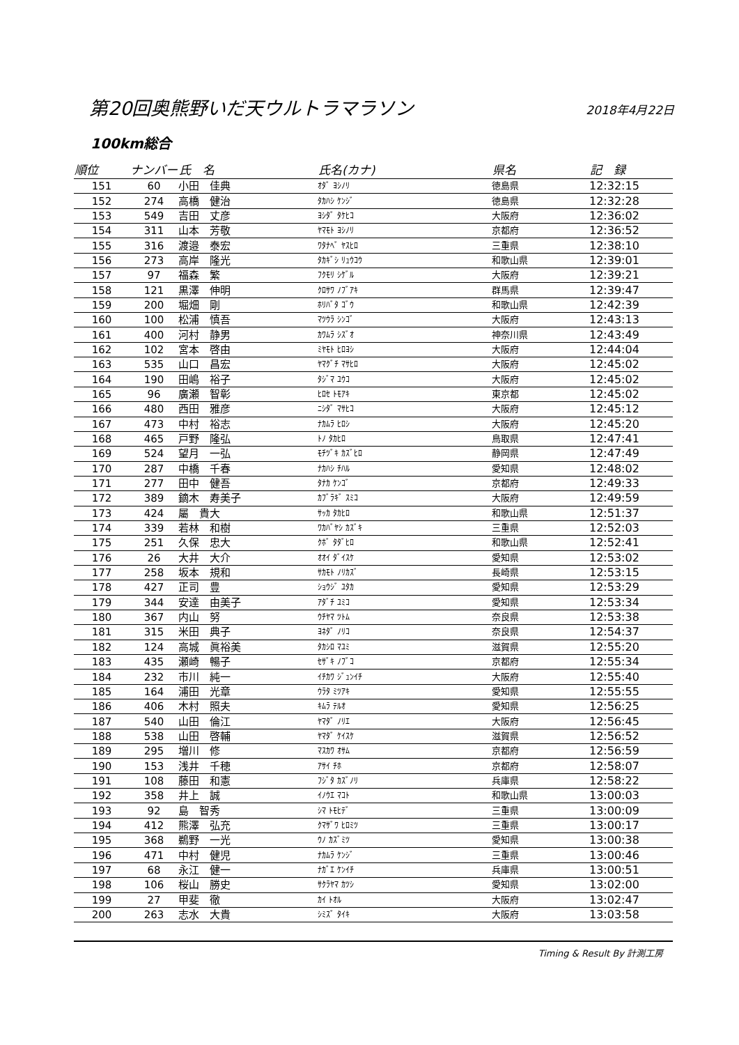第20回奥熊野いだ天ウルトラマラソン
2018年4月22日
100km総合
| 順位 | ナンバー | 氏 名 | 氏名(カナ) | 県名 | 記 録 |
| --- | --- | --- | --- | --- | --- |
| 151 | 60 | 小田 佳典 | ｵﾀﾞ ﾖｼﾉﾘ | 徳島県 | 12:32:15 |
| 152 | 274 | 高橋 健治 | ﾀｶﾊｼ ｹﾝｼﾞ | 徳島県 | 12:32:28 |
| 153 | 549 | 吉田 丈彦 | ﾖｼﾀﾞ ﾀｹﾋｺ | 大阪府 | 12:36:02 |
| 154 | 311 | 山本 芳敬 | ﾔﾏﾓﾄ ﾖｼﾉﾘ | 京都府 | 12:36:52 |
| 155 | 316 | 渡邉 泰宏 | ﾜﾀﾅﾍﾞ ﾔｽﾋﾛ | 三重県 | 12:38:10 |
| 156 | 273 | 高岸 隆光 | ﾀｶｷﾞｼ ﾘｭｳｺｳ | 和歌山県 | 12:39:01 |
| 157 | 97 | 福森 繁 | ﾌｸﾓﾘ ｼｹﾞﾙ | 大阪府 | 12:39:21 |
| 158 | 121 | 黒澤 伸明 | ｸﾛｻﾜ ﾉﾌﾞｱｷ | 群馬県 | 12:39:47 |
| 159 | 200 | 堀畑 剛 | ﾎﾘﾊﾞﾀ ｺﾞｳ | 和歌山県 | 12:42:39 |
| 160 | 100 | 松浦 慎吾 | ﾏﾂｳﾗ ｼﾝｺﾞ | 大阪府 | 12:43:13 |
| 161 | 400 | 河村 静男 | ｶﾜﾑﾗ ｼｽﾞｵ | 神奈川県 | 12:43:49 |
| 162 | 102 | 宮本 啓由 | ﾐﾔﾓﾄ ﾋﾛﾖｼ | 大阪府 | 12:44:04 |
| 163 | 535 | 山口 昌宏 | ﾔﾏｸﾞﾁ ﾏｻﾋﾛ | 大阪府 | 12:45:02 |
| 164 | 190 | 田嶋 裕子 | ﾀｼﾞﾏ ﾕｳｺ | 大阪府 | 12:45:02 |
| 165 | 96 | 廣瀬 智彰 | ﾋﾛｾ ﾄﾓｱｷ | 東京都 | 12:45:02 |
| 166 | 480 | 西田 雅彦 | ﾆｼﾀﾞ ﾏｻﾋｺ | 大阪府 | 12:45:12 |
| 167 | 473 | 中村 裕志 | ﾅｶﾑﾗ ﾋﾛｼ | 大阪府 | 12:45:20 |
| 168 | 465 | 戸野 隆弘 | ﾄﾉ ﾀｶﾋﾛ | 鳥取県 | 12:47:41 |
| 169 | 524 | 望月 一弘 | ﾓﾁﾂﾞｷ ｶｽﾞﾋﾛ | 静岡県 | 12:47:49 |
| 170 | 287 | 中橋 千春 | ﾅｶﾊｼ ﾁﾊﾙ | 愛知県 | 12:48:02 |
| 171 | 277 | 田中 健吾 | ﾀﾅｶ ｹﾝｺﾞ | 京都府 | 12:49:33 |
| 172 | 389 | 鏑木 寿美子 | ｶﾌﾞﾗｷﾞ ｽﾐｺ | 大阪府 | 12:49:59 |
| 173 | 424 | 屬 貴大 | ｻｯｶ ﾀｶﾋﾛ | 和歌山県 | 12:51:37 |
| 174 | 339 | 若林 和樹 | ﾜｶﾊﾞﾔｼ ｶｽﾞｷ | 三重県 | 12:52:03 |
| 175 | 251 | 久保 忠大 | ｸﾎﾞ ﾀﾀﾞﾋﾛ | 和歌山県 | 12:52:41 |
| 176 | 26 | 大井 大介 | ｵｵｲ ﾀﾞｲｽｹ | 愛知県 | 12:53:02 |
| 177 | 258 | 坂本 規和 | ｻｶﾓﾄ ﾉﾘｶｽﾞ | 長崎県 | 12:53:15 |
| 178 | 427 | 正司 豊 | ｼｮｳｼﾞ ﾕﾀｶ | 愛知県 | 12:53:29 |
| 179 | 344 | 安達 由美子 | ｱﾀﾞﾁ ﾕﾐｺ | 愛知県 | 12:53:34 |
| 180 | 367 | 内山 努 | ｳﾁﾔﾏ ﾂﾄﾑ | 奈良県 | 12:53:38 |
| 181 | 315 | 米田 典子 | ﾖﾈﾀﾞ ﾉﾘｺ | 奈良県 | 12:54:37 |
| 182 | 124 | 高城 眞裕美 | ﾀｶｼﾛ ﾏﾕﾐ | 滋賀県 | 12:55:20 |
| 183 | 435 | 瀬崎 暢子 | ｾｻﾞｷ ﾉﾌﾞｺ | 京都府 | 12:55:34 |
| 184 | 232 | 市川 純一 | ｲﾁｶﾜ ｼﾞｭﾝｲﾁ | 大阪府 | 12:55:40 |
| 185 | 164 | 浦田 光章 | ｳﾗﾀ ﾐﾂｱｷ | 愛知県 | 12:55:55 |
| 186 | 406 | 木村 照夫 | ｷﾑﾗ ﾃﾙｵ | 愛知県 | 12:56:25 |
| 187 | 540 | 山田 倫江 | ﾔﾏﾀﾞ ﾉﾘｴ | 大阪府 | 12:56:45 |
| 188 | 538 | 山田 啓輔 | ﾔﾏﾀﾞ ｹｲｽｹ | 滋賀県 | 12:56:52 |
| 189 | 295 | 増川 修 | ﾏｽｶﾜ ｵｻﾑ | 京都府 | 12:56:59 |
| 190 | 153 | 浅井 千穂 | ｱｻｲ ﾁﾎ | 京都府 | 12:58:07 |
| 191 | 108 | 藤田 和憲 | ﾌｼﾞﾀ ｶｽﾞﾉﾘ | 兵庫県 | 12:58:22 |
| 192 | 358 | 井上 誠 | ｲﾉｳｴ ﾏｺﾄ | 和歌山県 | 13:00:03 |
| 193 | 92 | 島 智秀 | ｼﾏ ﾄﾓﾋﾃﾞ | 三重県 | 13:00:09 |
| 194 | 412 | 熊澤 弘充 | ｸﾏｻﾞﾜ ﾋﾛﾐﾂ | 三重県 | 13:00:17 |
| 195 | 368 | 鵜野 一光 | ｳﾉ ｶｽﾞﾐﾂ | 愛知県 | 13:00:38 |
| 196 | 471 | 中村 健児 | ﾅｶﾑﾗ ｹﾝｼﾞ | 三重県 | 13:00:46 |
| 197 | 68 | 永江 健一 | ﾅｶﾞｴ ｹﾝｲﾁ | 兵庫県 | 13:00:51 |
| 198 | 106 | 桜山 勝史 | ｻｸﾗﾔﾏ ｶﾂｼ | 愛知県 | 13:02:00 |
| 199 | 27 | 甲斐 徹 | ｶｲ ﾄｵﾙ | 大阪府 | 13:02:47 |
| 200 | 263 | 志水 大貴 | ｼﾐｽﾞ ﾀｲｷ | 大阪府 | 13:03:58 |
Timing & Result By 計測工房